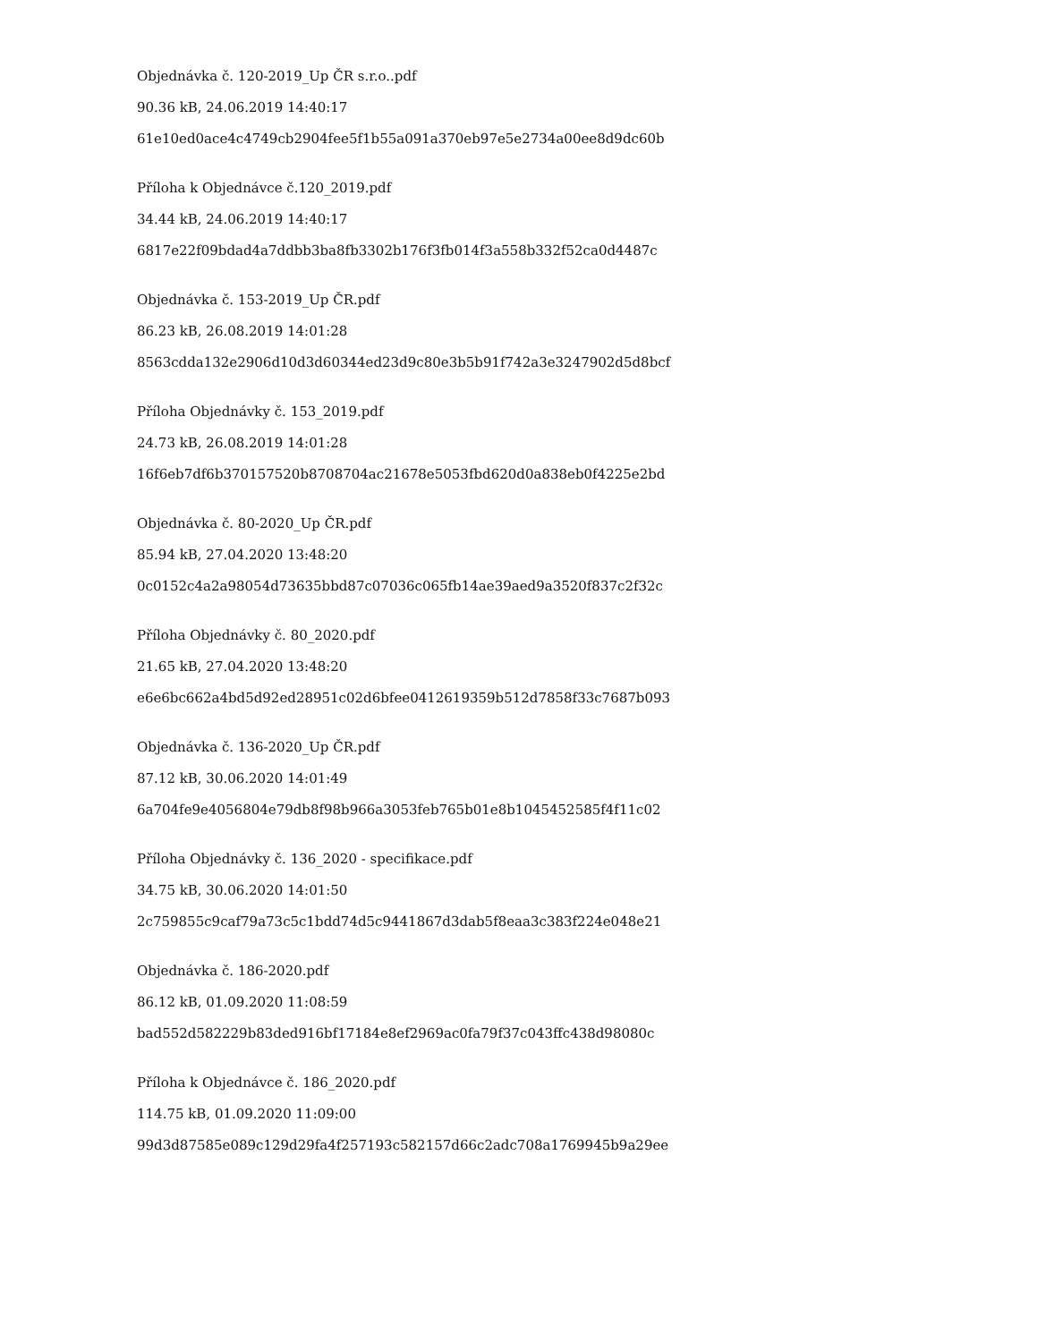Objednávka č. 120-2019_Up ČR s.r.o..pdf
90.36 kB, 24.06.2019 14:40:17
61e10ed0ace4c4749cb2904fee5f1b55a091a370eb97e5e2734a00ee8d9dc60b
Příloha k Objednávce č.120_2019.pdf
34.44 kB, 24.06.2019 14:40:17
6817e22f09bdad4a7ddbb3ba8fb3302b176f3fb014f3a558b332f52ca0d4487c
Objednávka č. 153-2019_Up ČR.pdf
86.23 kB, 26.08.2019 14:01:28
8563cdda132e2906d10d3d60344ed23d9c80e3b5b91f742a3e3247902d5d8bcf
Příloha Objednávky č. 153_2019.pdf
24.73 kB, 26.08.2019 14:01:28
16f6eb7df6b370157520b8708704ac21678e5053fbd620d0a838eb0f4225e2bd
Objednávka č. 80-2020_Up ČR.pdf
85.94 kB, 27.04.2020 13:48:20
0c0152c4a2a98054d73635bbd87c07036c065fb14ae39aed9a3520f837c2f32c
Příloha Objednávky č. 80_2020.pdf
21.65 kB, 27.04.2020 13:48:20
e6e6bc662a4bd5d92ed28951c02d6bfee0412619359b512d7858f33c7687b093
Objednávka č. 136-2020_Up ČR.pdf
87.12 kB, 30.06.2020 14:01:49
6a704fe9e4056804e79db8f98b966a3053feb765b01e8b1045452585f4f11c02
Příloha Objednávky č. 136_2020 - specifikace.pdf
34.75 kB, 30.06.2020 14:01:50
2c759855c9caf79a73c5c1bdd74d5c9441867d3dab5f8eaa3c383f224e048e21
Objednávka č. 186-2020.pdf
86.12 kB, 01.09.2020 11:08:59
bad552d582229b83ded916bf17184e8ef2969ac0fa79f37c043ffc438d98080c
Příloha k Objednávce č. 186_2020.pdf
114.75 kB, 01.09.2020 11:09:00
99d3d87585e089c129d29fa4f257193c582157d66c2adc708a1769945b9a29ee